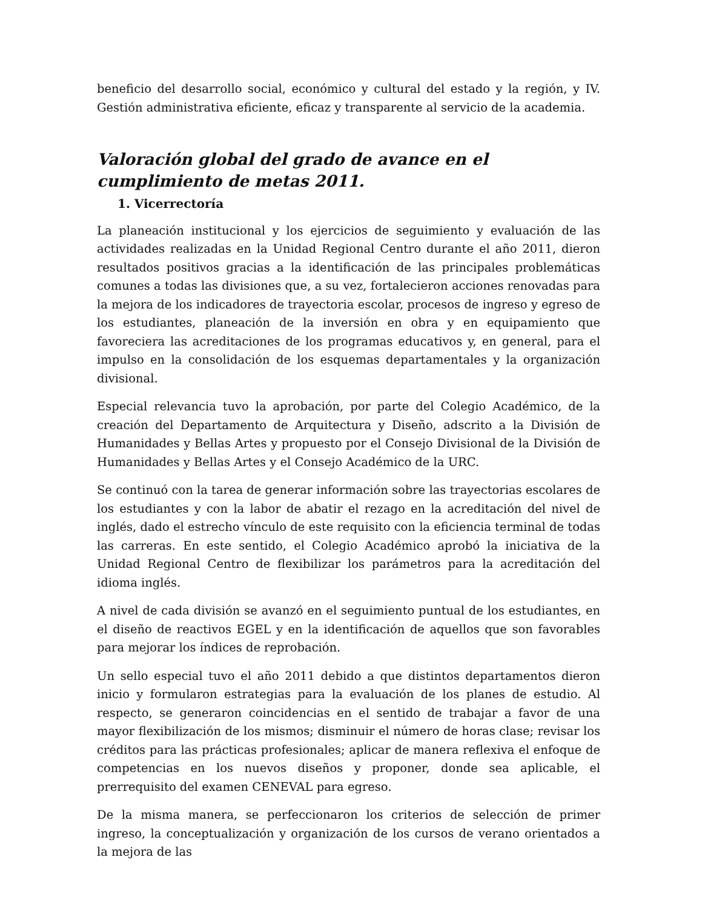beneficio del desarrollo social, económico y cultural del estado y la región, y IV. Gestión administrativa eficiente, eficaz y transparente al servicio de la academia.
Valoración global del grado de avance en el cumplimiento de metas 2011.
1. Vicerrectoría
La planeación institucional y los ejercicios de seguimiento y evaluación de las actividades realizadas en la Unidad Regional Centro durante el año 2011, dieron resultados positivos gracias a la identificación de las principales problemáticas comunes a todas las divisiones que, a su vez, fortalecieron acciones renovadas para la mejora de los indicadores de trayectoria escolar, procesos de ingreso y egreso de los estudiantes, planeación de la inversión en obra y en equipamiento que favoreciera las acreditaciones de los programas educativos y, en general, para el impulso en la consolidación de los esquemas departamentales y la organización divisional.
Especial relevancia tuvo la aprobación, por parte del Colegio Académico, de la creación del Departamento de Arquitectura y Diseño, adscrito a la División de Humanidades y Bellas Artes y propuesto por el Consejo Divisional de la División de Humanidades y Bellas Artes y el Consejo Académico de la URC.
Se continuó con la tarea de generar información sobre las trayectorias escolares de los estudiantes y con la labor de abatir el rezago en la acreditación del nivel de inglés, dado el estrecho vínculo de este requisito con la eficiencia terminal de todas las carreras. En este sentido, el Colegio Académico aprobó la iniciativa de la Unidad Regional Centro de flexibilizar los parámetros para la acreditación del idioma inglés.
A nivel de cada división se avanzó en el seguimiento puntual de los estudiantes, en el diseño de reactivos EGEL y en la identificación de aquellos que son favorables para mejorar los índices de reprobación.
Un sello especial tuvo el año 2011 debido a que distintos departamentos dieron inicio y formularon estrategias para la evaluación de los planes de estudio. Al respecto, se generaron coincidencias en el sentido de trabajar a favor de una mayor flexibilización de los mismos; disminuir el número de horas clase; revisar los créditos para las prácticas profesionales; aplicar de manera reflexiva el enfoque de competencias en los nuevos diseños y proponer, donde sea aplicable, el prerrequisito del examen CENEVAL para egreso.
De la misma manera, se perfeccionaron los criterios de selección de primer ingreso, la conceptualización y organización de los cursos de verano orientados a la mejora de las